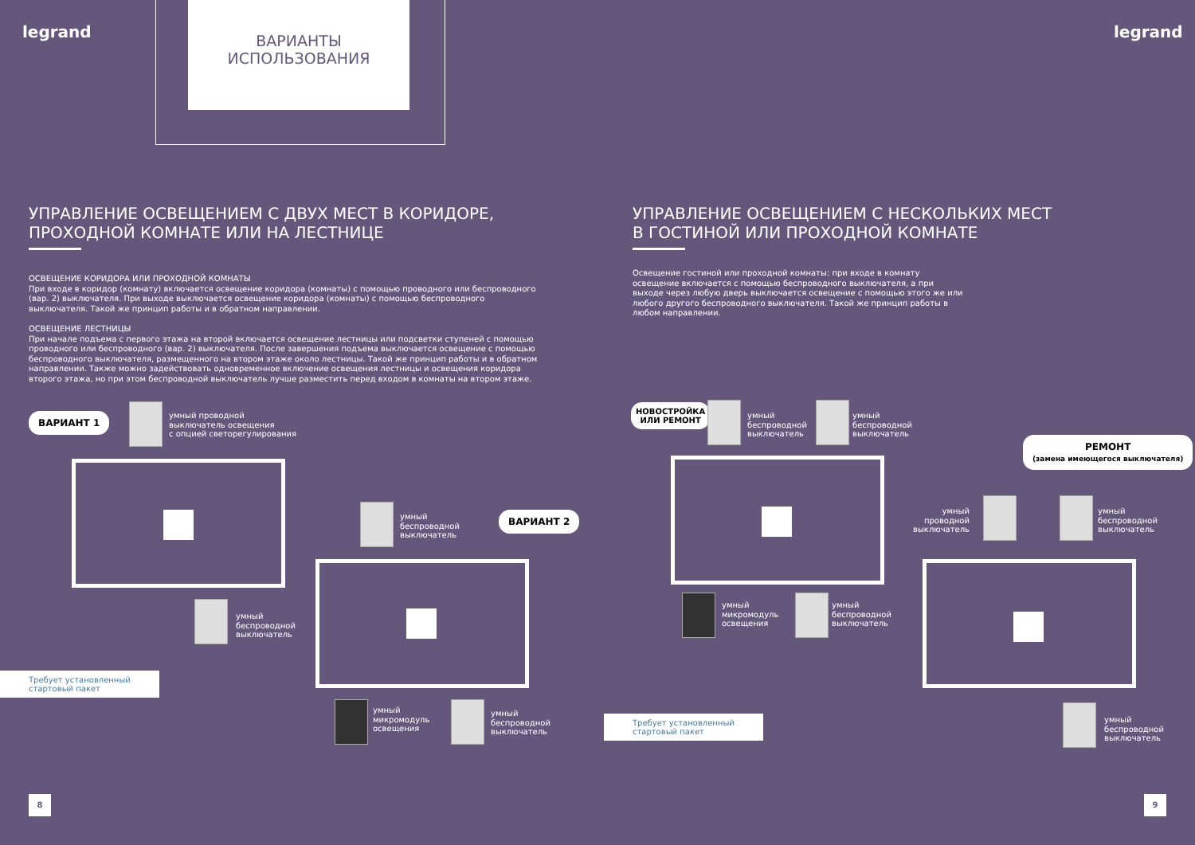legrand
ВАРИАНТЫ
ИСПОЛЬЗОВАНИЯ
УПРАВЛЕНИЕ ОСВЕЩЕНИЕМ С ДВУХ МЕСТ В КОРИДОРЕ,
ПРОХОДНОЙ КОМНАТЕ ИЛИ НА ЛЕСТНИЦЕ
ОСВЕЩЕНИЕ КОРИДОРА ИЛИ ПРОХОДНОЙ КОМНАТЫ
При входе в коридор (комнату) включается освещение коридора (комнаты) с помощью проводного или беспроводного (вар. 2) выключателя. При выходе выключается освещение коридора (комнаты) с помощью беспроводного выключателя. Такой же принцип работы и в обратном направлении.
ОСВЕЩЕНИЕ ЛЕСТНИЦЫ
При начале подъема с первого этажа на второй включается освещение лестницы или подсветки ступеней с помощью проводного или беспроводного (вар. 2) выключателя. После завершения подъема выключается освещение с помощью беспроводного выключателя, размещенного на втором этаже около лестницы. Такой же принцип работы и в обратном направлении. Также можно задействовать одновременное включение освещения лестницы и освещения коридора второго этажа, но при этом беспроводной выключатель лучше разместить перед входом в комнаты на втором этаже.
ВАРИАНТ 1
умный проводной
выключатель освещения
с опцией светорегулирования
умный
беспроводной
выключатель
умный
беспроводной
выключатель
ВАРИАНТ 2
умный
микромодуль
освещения
умный
беспроводной
выключатель
Требует установленный
стартовый пакет
8
legrand
УПРАВЛЕНИЕ ОСВЕЩЕНИЕМ С НЕСКОЛЬКИХ МЕСТ
В ГОСТИНОЙ ИЛИ ПРОХОДНОЙ КОМНАТЕ
Освещение гостиной или проходной комнаты: при входе в комнату освещение включается с помощью беспроводного выключателя, а при выходе через любую дверь выключается освещение с помощью этого же или любого другого беспроводного выключателя. Такой же принцип работы в любом направлении.
НОВОСТРОЙКА
ИЛИ РЕМОНТ
умный
беспроводной
выключатель
умный
беспроводной
выключатель
РЕМОНТ
(замена имеющегося выключателя)
умный
проводной
выключатель
умный
беспроводной
выключатель
умный
микромодуль
освещения
умный
беспроводной
выключатель
Требует установленный
стартовый пакет
умный
беспроводной
выключатель
9